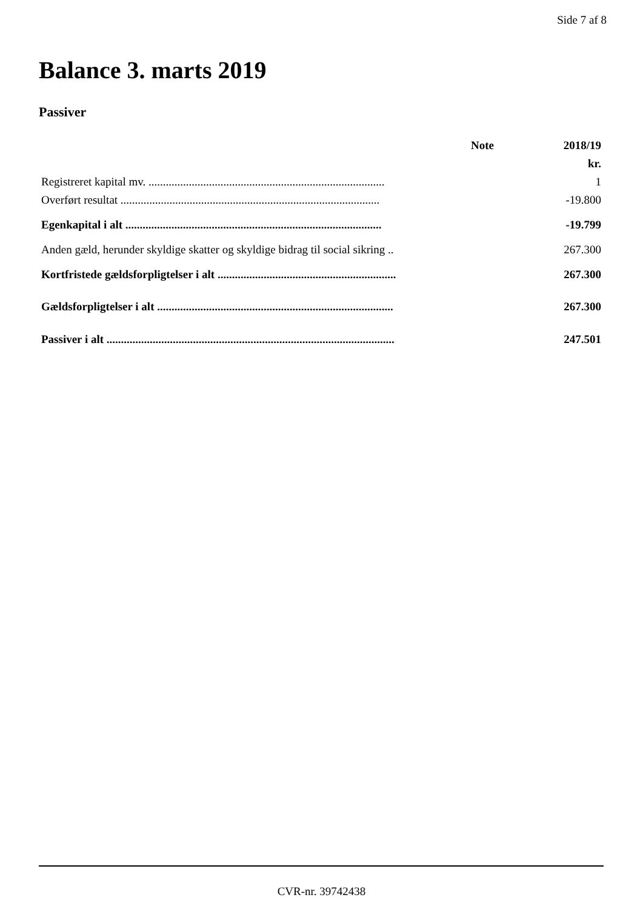Side 7 af 8
Balance 3. marts 2019
Passiver
| | Note | 2018/19 |
| --- | --- | --- |
| | | kr. |
| Registreret kapital mv. .................................................................................. | | 1 |
| Overført resultat .......................................................................................... | | -19.800 |
| Egenkapital i alt ......................................................................................... | | -19.799 |
| Anden gæld, herunder skyldige skatter og skyldige bidrag til social sikring .. | | 267.300 |
| Kortfristede gældsforpligtelser i alt .............................................................. | | 267.300 |
| Gældsforpligtelser i alt .................................................................................. | | 267.300 |
| Passiver i alt .................................................................................................... | | 247.501 |
CVR-nr. 39742438